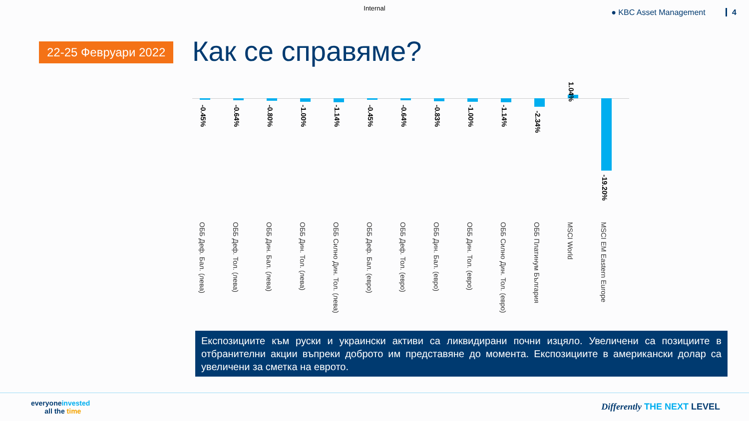Internal
● KBC Asset Management 4
22-25 Февруари 2022 Как се справяме?
-0.45%
ОББ Деф. Бал. (лева)
-0.64%
ОББ Деф. Тол. (лева)
-0.80%
ОББ Дин. Бал. (лева)
-1.00%
ОББ Дин. Тол. (лева)
-1.14%
ОББ Силно Дин. Тол. (лева)
-0.45%
ОББ Деф. Бал. (евро)
-0.64%
ОББ Деф. Тол. (евро)
-0.83%
ОББ Дин. Бал. (евро)
-1.00%
ОББ Дин. Тол. (евро)
-1.14%
ОББ Силно Дин. Тол. (евро)
-2.34%
ОББ Платинум България
1.04%
MSCI World
-19.20%
MSCI EM Eastern Europe
Експозициите към руски и украински активи са ликвидирани почни изцяло. Увеличени са позициите в отбранителни акции въпреки доброто им представяне до момента. Експозициите в американски долар са увеличени за сметка на еврото.
everyoneinvested
all the time
Differently THE NEXT LEVEL